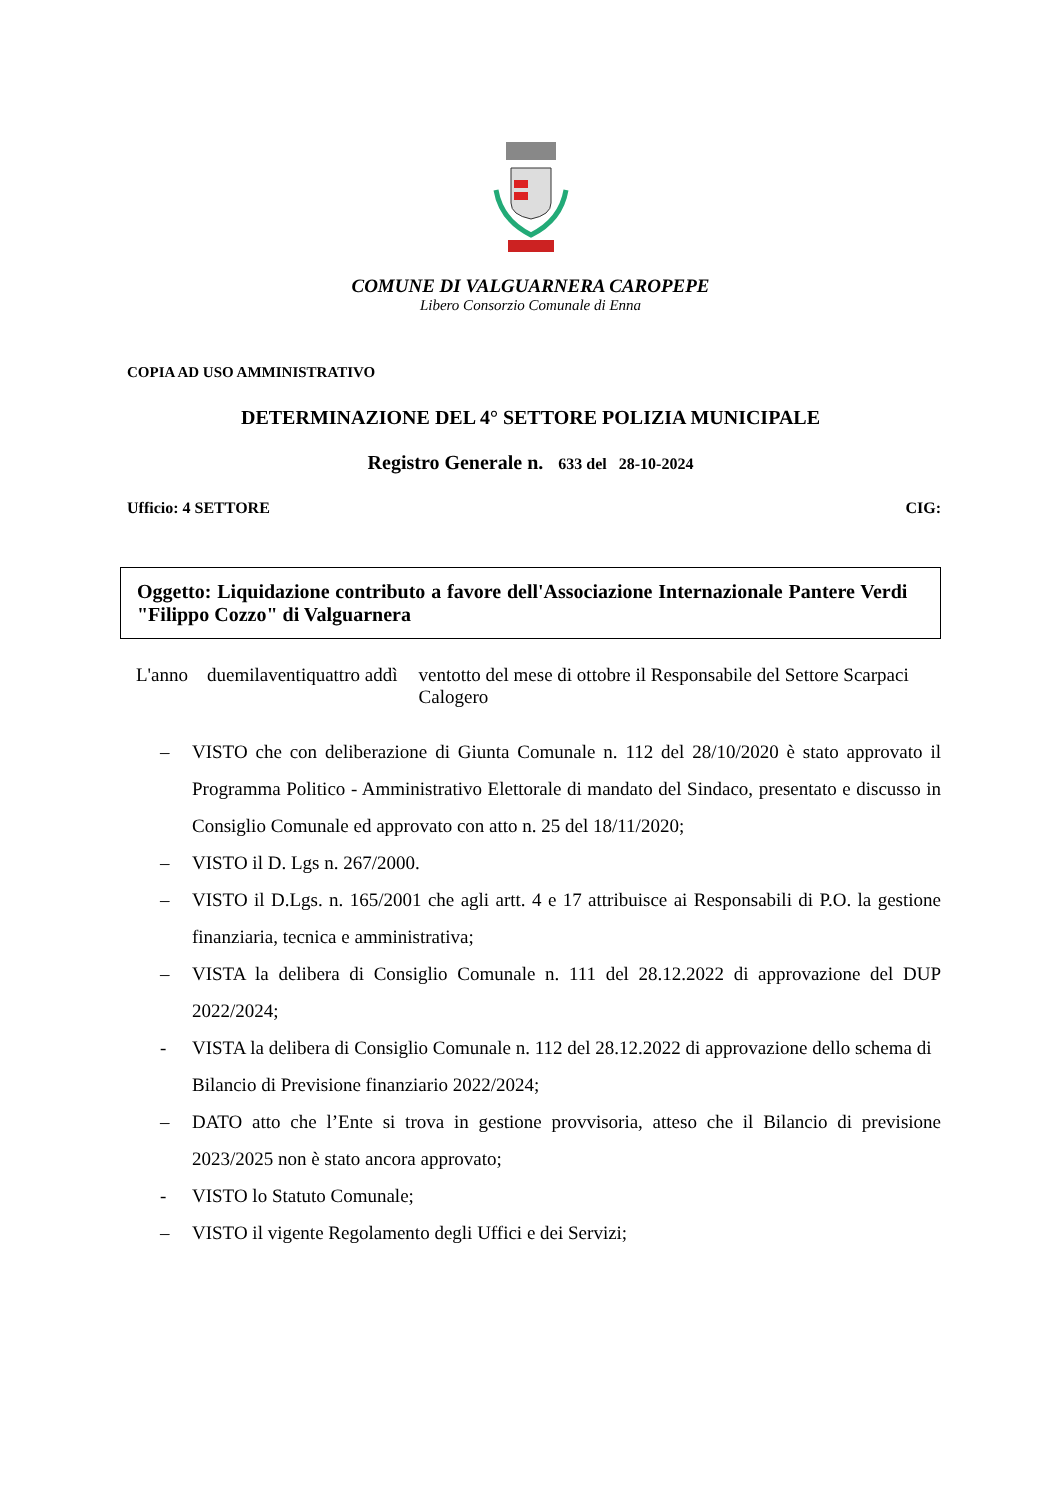COMUNE DI VALGUARNERA CAROPEPE
Libero Consorzio Comunale di Enna
COPIA AD USO AMMINISTRATIVO
DETERMINAZIONE DEL 4° SETTORE POLIZIA MUNICIPALE
Registro Generale n. 633 del 28-10-2024
Ufficio: 4 SETTORE CIG:
Oggetto: Liquidazione contributo a favore dell'Associazione Internazionale Pantere Verdi "Filippo Cozzo" di Valguarnera
L'anno duemilaventiquattro addì
ventotto del mese di ottobre il Responsabile del Settore Scarpaci Calogero
– VISTO che con deliberazione di Giunta Comunale n. 112 del 28/10/2020 è stato approvato il Programma Politico - Amministrativo Elettorale di mandato del Sindaco, presentato e discusso in Consiglio Comunale ed approvato con atto n. 25 del 18/11/2020;
– VISTO il D. Lgs n. 267/2000.
– VISTO il D.Lgs. n. 165/2001 che agli artt. 4 e 17 attribuisce ai Responsabili di P.O. la gestione finanziaria, tecnica e amministrativa;
– VISTA la delibera di Consiglio Comunale n. 111 del 28.12.2022 di approvazione del DUP 2022/2024;
- VISTA la delibera di Consiglio Comunale n. 112 del 28.12.2022 di approvazione dello schema di Bilancio di Previsione finanziario 2022/2024;
– DATO atto che l’Ente si trova in gestione provvisoria, atteso che il Bilancio di previsione 2023/2025 non è stato ancora approvato;
- VISTO lo Statuto Comunale;
– VISTO il vigente Regolamento degli Uffici e dei Servizi;